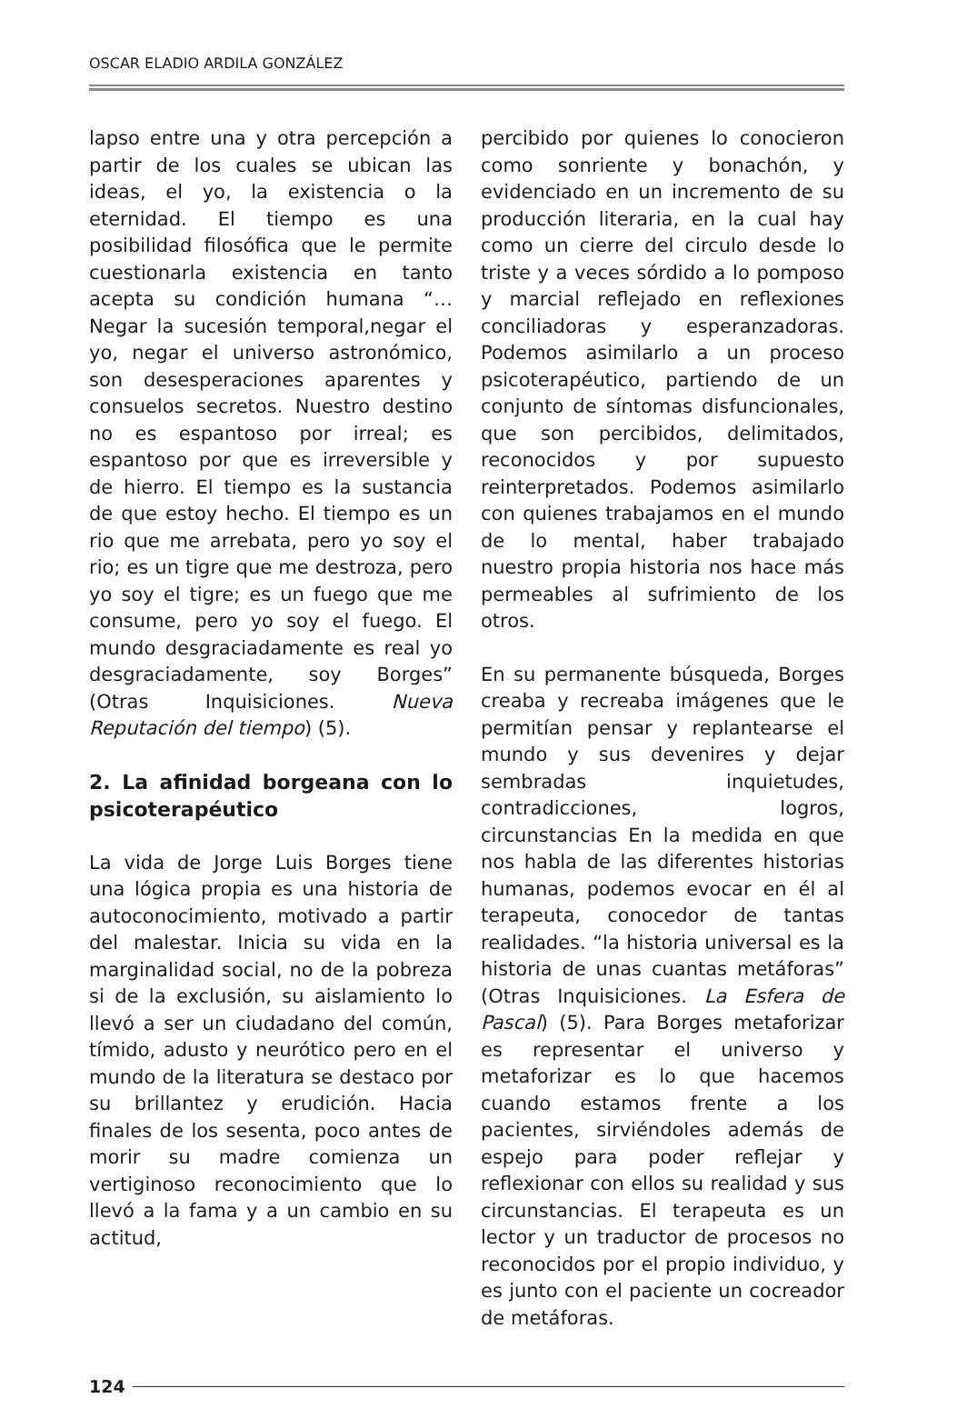OSCAR ELADIO ARDILA GONZÁLEZ
lapso entre una y otra percepción a partir de los cuales se ubican las ideas, el yo, la existencia o la eternidad. El tiempo es una posibilidad filosófica que le permite cuestionarla existencia en tanto acepta su condición humana “… Negar la sucesión temporal,negar el yo, negar el universo astronómico, son desesperaciones aparentes y consuelos secretos. Nuestro destino no es espantoso por irreal; es espantoso por que es irreversible y de hierro. El tiempo es la sustancia de que estoy hecho. El tiempo es un rio que me arrebata, pero yo soy el rio; es un tigre que me destroza, pero yo soy el tigre; es un fuego que me consume, pero yo soy el fuego. El mundo desgraciadamente es real yo desgraciadamente, soy Borges” (Otras Inquisiciones. Nueva Reputación del tiempo) (5).
2. La afinidad borgeana con lo psicoterapéutico
La vida de Jorge Luis Borges tiene una lógica propia es una historia de autoconocimiento, motivado a partir del malestar. Inicia su vida en la marginalidad social, no de la pobreza si de la exclusión, su aislamiento lo llevó a ser un ciudadano del común, tímido, adusto y neurótico pero en el mundo de la literatura se destaco por su brillantez y erudición. Hacia finales de los sesenta, poco antes de morir su madre comienza un vertiginoso reconocimiento que lo llevó a la fama y a un cambio en su actitud,
percibido por quienes lo conocieron como sonriente y bonachón, y evidenciado en un incremento de su producción literaria, en la cual hay como un cierre del circulo desde lo triste y a veces sórdido a lo pomposo y marcial reflejado en reflexiones conciliadoras y esperanzadoras. Podemos asimilarlo a un proceso psicoterapéutico, partiendo de un conjunto de síntomas disfuncionales, que son percibidos, delimitados, reconocidos y por supuesto reinterpretados. Podemos asimilarlo con quienes trabajamos en el mundo de lo mental, haber trabajado nuestro propia historia nos hace más permeables al sufrimiento de los otros.
En su permanente búsqueda, Borges creaba y recreaba imágenes que le permitían pensar y replantearse el mundo y sus devenires y dejar sembradas inquietudes, contradicciones, logros, circunstancias En la medida en que nos habla de las diferentes historias humanas, podemos evocar en él al terapeuta, conocedor de tantas realidades. “la historia universal es la historia de unas cuantas metáforas” (Otras Inquisiciones. La Esfera de Pascal) (5). Para Borges metaforizar es representar el universo y metaforizar es lo que hacemos cuando estamos frente a los pacientes, sirviéndoles además de espejo para poder reflejar y reflexionar con ellos su realidad y sus circunstancias. El terapeuta es un lector y un traductor de procesos no reconocidos por el propio individuo, y es junto con el paciente un cocreador de metáforas.
124